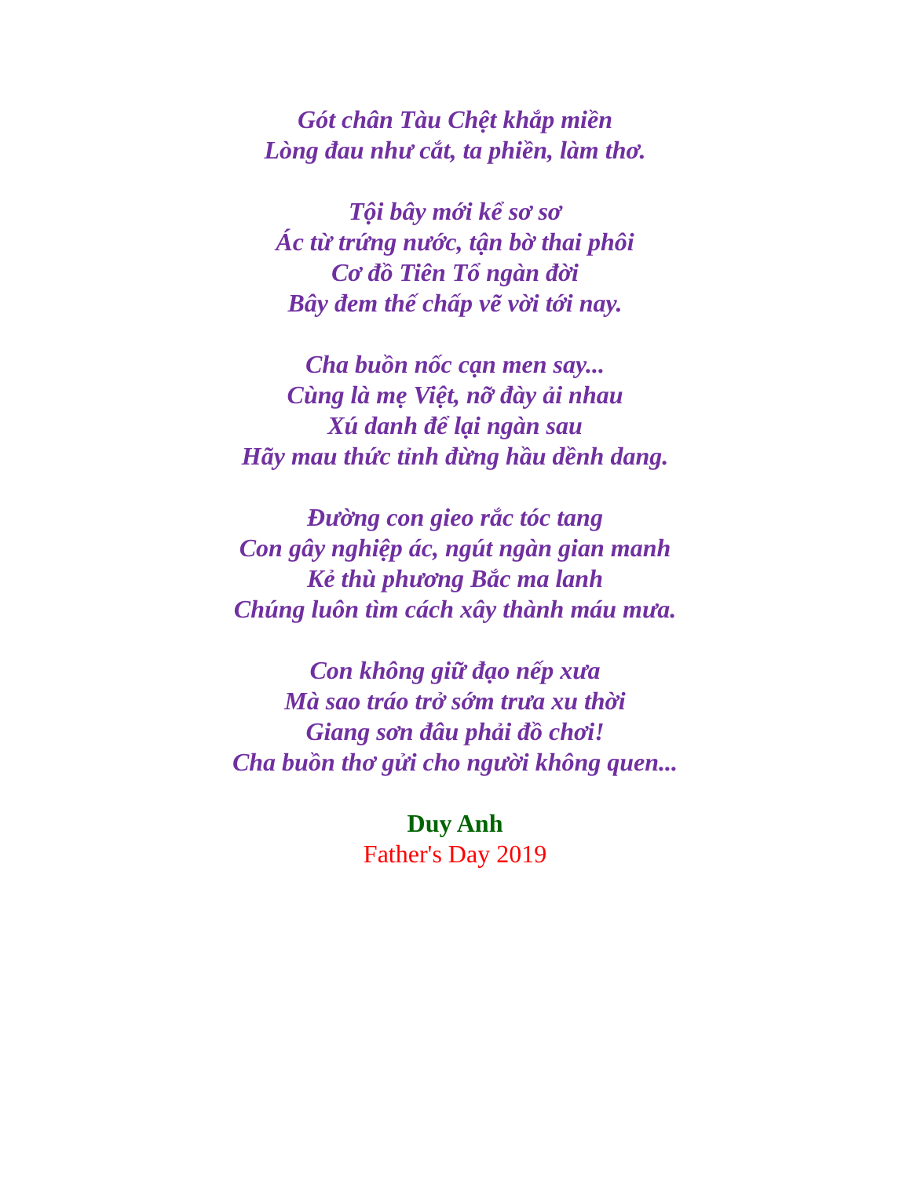Gót chân Tàu Chệt khắp miền
Lòng đau như cắt, ta phiền, làm thơ.
Tội bây mới kể sơ sơ
Ác từ trứng nước, tận bờ thai phôi
Cơ đồ Tiên Tổ ngàn đời
Bây đem thế chấp vẽ vời tới nay.
Cha buồn nốc cạn men say...
Cùng là mẹ Việt, nỡ đày ải nhau
Xú danh để lại ngàn sau
Hãy mau thức tỉnh đừng hầu dềnh dang.
Đường con gieo rắc tóc tang
Con gây nghiệp ác, ngút ngàn gian manh
Kẻ thù phương Bắc ma lanh
Chúng luôn tìm cách xây thành máu mưa.
Con không giữ đạo nếp xưa
Mà sao tráo trở sớm trưa xu thời
Giang sơn đâu phải đồ chơi!
Cha buồn thơ gửi cho người không quen...
Duy Anh
Father's Day 2019